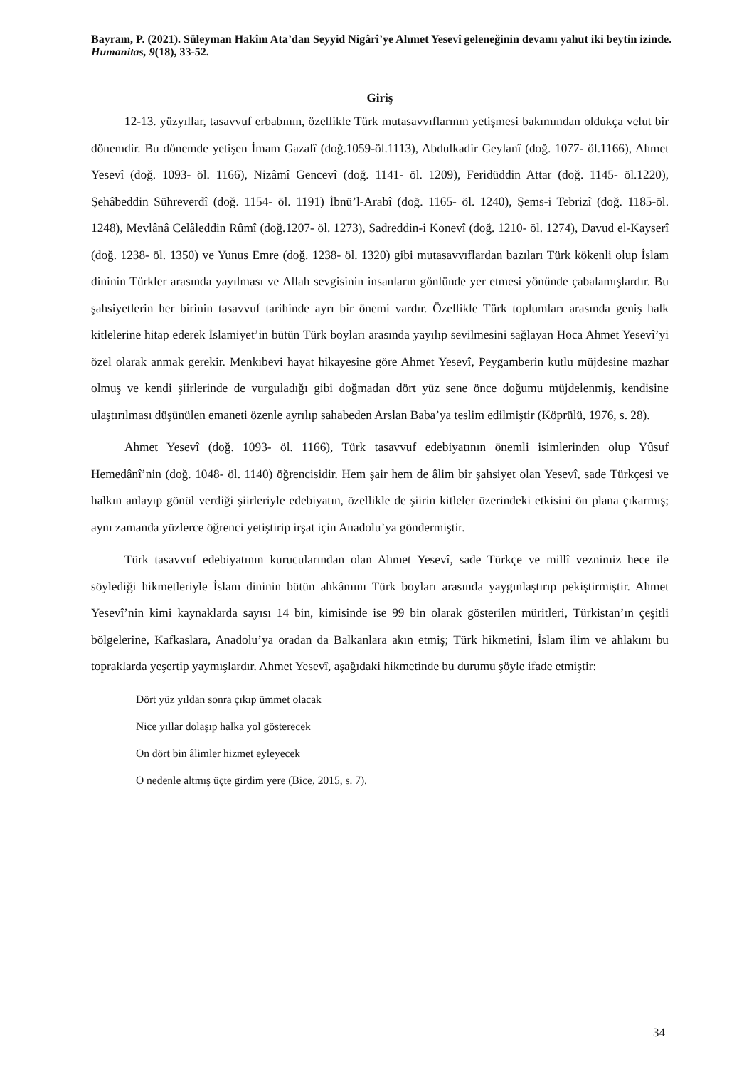Bayram, P. (2021). Süleyman Hakîm Ata’dan Seyyid Nigârî’ye Ahmet Yesevî geleneğinin devamı yahut iki beytin izinde. Humanitas, 9(18), 33-52.
Giriş
12-13. yüzyıllar, tasavvuf erbabının, özellikle Türk mutasavvıflarının yetişmesi bakımından oldukça velut bir dönemdir. Bu dönemde yetişen İmam Gazalî (doğ.1059-öl.1113), Abdulkadir Geylanî (doğ. 1077- öl.1166), Ahmet Yesevî (doğ. 1093- öl. 1166), Nizâmî Gencevî (doğ. 1141- öl. 1209), Feridüddin Attar (doğ. 1145- öl.1220), Şehâbeddin Sühreverdî (doğ. 1154- öl. 1191) İbnü’l-Arabî (doğ. 1165- öl. 1240), Şems-i Tebrizî (doğ. 1185-öl. 1248), Mevlânâ Celâleddin Rûmî (doğ.1207- öl. 1273), Sadreddin-i Konevî (doğ. 1210- öl. 1274), Davud el-Kayserî (doğ. 1238- öl. 1350) ve Yunus Emre (doğ. 1238- öl. 1320) gibi mutasavvıflardan bazıları Türk kökenli olup İslam dininin Türkler arasında yayılması ve Allah sevgisinin insanların gönlünde yer etmesi yönünde çabalamışlardır. Bu şahsiyetlerin her birinin tasavvuf tarihinde ayrı bir önemi vardır. Özellikle Türk toplumları arasında geniş halk kitlelerine hitap ederek İslamiyet’in bütün Türk boyları arasında yayılıp sevilmesini sağlayan Hoca Ahmet Yesevî’yi özel olarak anmak gerekir. Menkıbevi hayat hikayesine göre Ahmet Yesevî, Peygamberin kutlu müjdesine mazhar olmuş ve kendi şiirlerinde de vurguladığı gibi doğmadan dört yüz sene önce doğumu müjdelenmiş, kendisine ulaştırılması düşünülen emaneti özenle ayrılıp sahabeden Arslan Baba’ya teslim edilmiştir (Köprülü, 1976, s. 28).
Ahmet Yesevî (doğ. 1093- öl. 1166), Türk tasavvuf edebiyatının önemli isimlerinden olup Yûsuf Hemedânî’nin (doğ. 1048- öl. 1140) öğrencisidir. Hem şair hem de âlim bir şahsiyet olan Yesevî, sade Türkçesi ve halkın anlayıp gönül verdiği şiirleriyle edebiyatın, özellikle de şiirin kitleler üzerindeki etkisini ön plana çıkarmış; aynı zamanda yüzlerce öğrenci yetiştirip irşat için Anadolu’ya göndermiştir.
Türk tasavvuf edebiyatının kurucularından olan Ahmet Yesevî, sade Türkçe ve millî veznimiz hece ile söylediği hikmetleriyle İslam dininin bütün ahkâmını Türk boyları arasında yaygınlaştırıp pekiştirmiştir. Ahmet Yesevî’nin kimi kaynaklarda sayısı 14 bin, kimisinde ise 99 bin olarak gösterilen müritleri, Türkistan’ın çeşitli bölgelerine, Kafkaslara, Anadolu’ya oradan da Balkanlara akın etmiş; Türk hikmetini, İslam ilim ve ahlakını bu topraklarda yeşertip yaymışlardır. Ahmet Yesevî, aşağıdaki hikmetinde bu durumu şöyle ifade etmiştir:
Dört yüz yıldan sonra çıkıp ümmet olacak
Nice yıllar dolaşıp halka yol gösterecek
On dört bin âlimler hizmet eyleyecek
O nedenle altmış üçte girdim yere (Bice, 2015, s. 7).
34